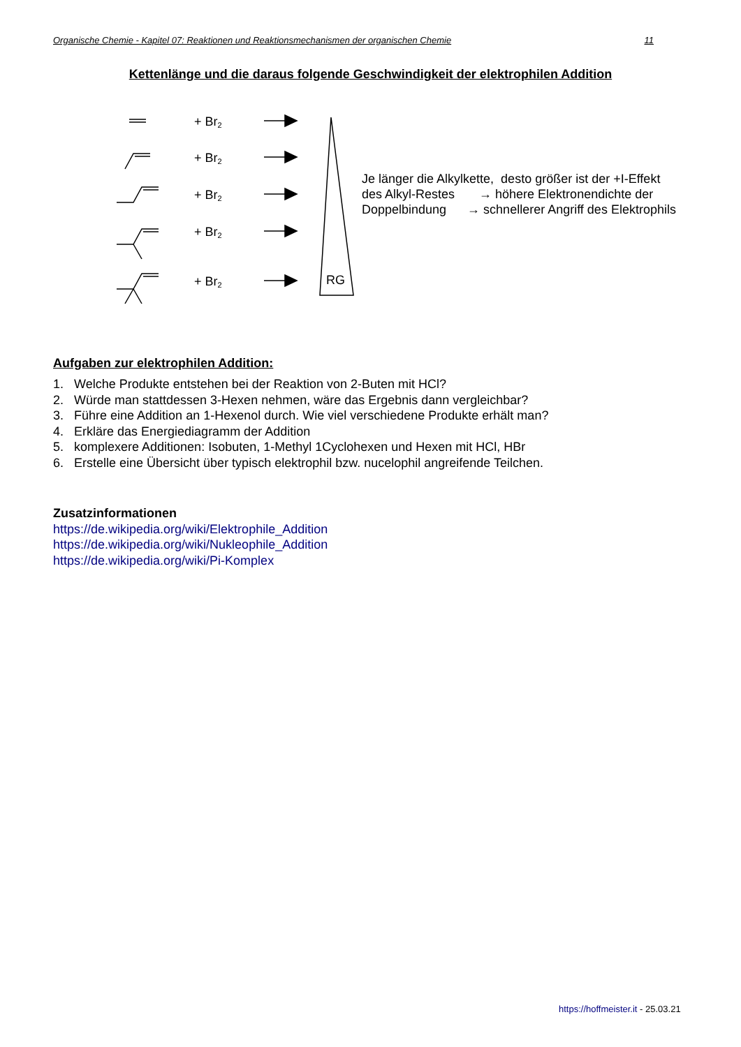Organische Chemie - Kapitel 07: Reaktionen und Reaktionsmechanismen der organischen Chemie 11
Kettenlänge und die daraus folgende Geschwindigkeit der elektrophilen Addition
+ Br2
+ Br2
+ Br2
+ Br2
+ Br2
RG
Je länger die Alkylkette, desto größer ist der +I-Effekt
des Alkyl-Restes → höhere Elektronendichte der
Doppelbindung → schnellerer Angriff des Elektrophils
Aufgaben zur elektrophilen Addition:
1. Welche Produkte entstehen bei der Reaktion von 2-Buten mit HCl?
2. Würde man stattdessen 3-Hexen nehmen, wäre das Ergebnis dann vergleichbar?
3. Führe eine Addition an 1-Hexenol durch. Wie viel verschiedene Produkte erhält man?
4. Erkläre das Energiediagramm der Addition
5. komplexere Additionen: Isobuten, 1-Methyl 1Cyclohexen und Hexen mit HCl, HBr
6. Erstelle eine Übersicht über typisch elektrophil bzw. nucelophil angreifende Teilchen.
Zusatzinformationen
https://de.wikipedia.org/wiki/Elektrophile_Addition
https://de.wikipedia.org/wiki/Nukleophile_Addition
https://de.wikipedia.org/wiki/Pi-Komplex
https://hoffmeister.it - 25.03.21